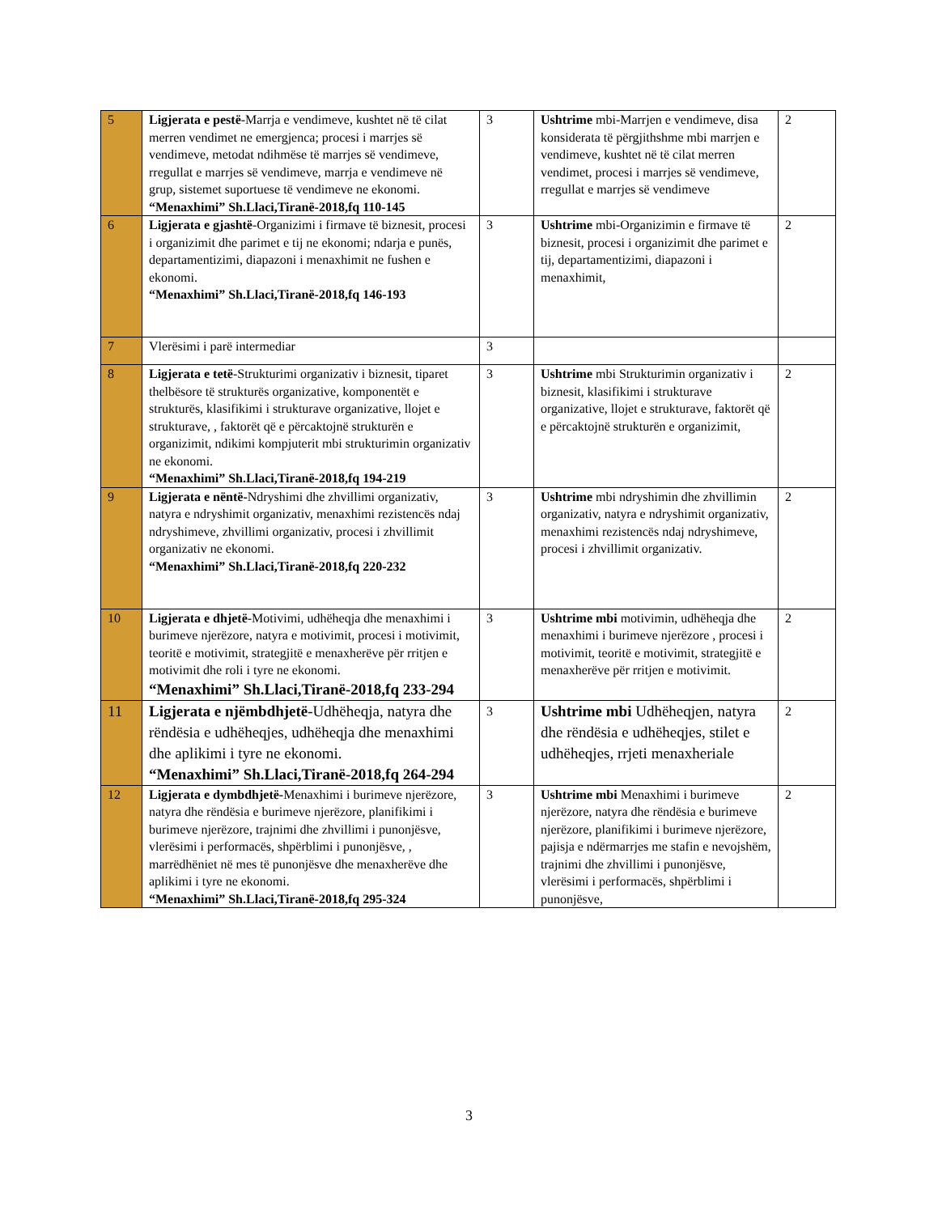| 5 | Ligjerata e pestë -Marrja e vendimeve, kushtet në të cilat merren vendimet ne emergjenca; procesi i marrjes së vendimeve, metodat ndihmëse të marrjes së vendimeve, rregullat e marrjes së vendimeve, marrja e vendimeve në grup, sistemet suportuese të vendimeve ne ekonomi. “Menaxhimi” Sh.Llaci,Tiranë-2018,fq 110-145 | 3 | Ushtrime mbi-Marrjen e vendimeve, disa konsiderata të përgjithshme mbi marrjen e vendimeve, kushtet në të cilat merren vendimet, procesi i marrjes së vendimeve, rregullat e marrjes së vendimeve | 2 |
| 6 | Ligjerata e gjashtë -Organizimi i firmave të biznesit, procesi i organizimit dhe parimet e tij ne ekonomi; ndarja e punës, departamentizimi, diapazoni i menaxhimit ne fushen e ekonomi. “Menaxhimi” Sh.Llaci,Tiranë-2018,fq 146-193 | 3 | Ushtrime mbi-Organizimin e firmave të biznesit, procesi i organizimit dhe parimet e tij, departamentizimi, diapazoni i menaxhimit, | 2 |
| 7 | Vlerësimi i parë intermediar | 3 | | |
| 8 | Ligjerata e tetë -Strukturimi organizativ i biznesit, tiparet thelbësore të strukturës organizative, komponentët e strukturës, klasifikimi i strukturave organizative, llojet e strukturave, , faktorët që e përcaktojnë strukturën e organizimit, ndikimi kompjuterit mbi strukturimin organizativ ne ekonomi. “Menaxhimi” Sh.Llaci,Tiranë-2018,fq 194-219 | 3 | Ushtrime mbi Strukturimin organizativ i biznesit, klasifikimi i strukturave organizative, llojet e strukturave, faktorët që e përcaktojnë strukturën e organizimit, | 2 |
| 9 | Ligjerata e nëntë- Ndryshimi dhe zhvillimi organizativ, natyra e ndryshimit organizativ, menaxhimi rezistencës ndaj ndryshimeve, zhvillimi organizativ, procesi i zhvillimit organizativ ne ekonomi. “Menaxhimi” Sh.Llaci,Tiranë-2018,fq 220-232 | 3 | Ushtrime mbi ndryshimin dhe zhvillimin organizativ, natyra e ndryshimit organizativ, menaxhimi rezistencës ndaj ndryshimeve, procesi i zhvillimit organizativ. | 2 |
| 10 | Ligjerata e dhjetë -Motivimi, udhëheqja dhe menaxhimi i burimeve njerëzore, natyra e motivimit, procesi i motivimit, teoritë e motivimit, strategjitë e menaxherëve për rritjen e motivimit dhe roli i tyre ne ekonomi. “Menaxhimi” Sh.Llaci,Tiranë-2018,fq 233-294 | 3 | Ushtrime mbi motivimin, udhëheqja dhe menaxhimi i burimeve njerëzore , procesi i motivimit, teoritë e motivimit, strategjitë e menaxherëve për rritjen e motivimit. | 2 |
| 11 | Ligjerata e njëmbdhjetë -Udhëheqja, natyra dhe rëndësia e udhëheqjes, udhëheqja dhe menaxhimi dhe aplikimi i tyre ne ekonomi. “Menaxhimi” Sh.Llaci,Tiranë-2018,fq 264-294 | 3 | Ushtrime mbi Udhëheqjen, natyra dhe rëndësia e udhëheqjes, stilet e udhëheqjes, rrjeti menaxheriale | 2 |
| 12 | Ligjerata e dymbdhjetë- Menaxhimi i burimeve njerëzore, natyra dhe rëndësia e burimeve njerëzore, planifikimi i burimeve njerëzore, trajnimi dhe zhvillimi i punonjësve, vlerësimi i performacës, shpërblimi i punonjësve, , marrëdhëniet në mes të punonjësve dhe menaxherëve dhe aplikimi i tyre ne ekonomi. “Menaxhimi” Sh.Llaci,Tiranë-2018,fq 295-324 | 3 | Ushtrime mbi Menaxhimi i burimeve njerëzore, natyra dhe rëndësia e burimeve njerëzore, planifikimi i burimeve njerëzore, pajisja e ndërmarrjes me stafin e nevojshëm, trajnimi dhe zhvillimi i punonjësve, vlerësimi i performacës, shpërblimi i punonjësve, | 2 |
3